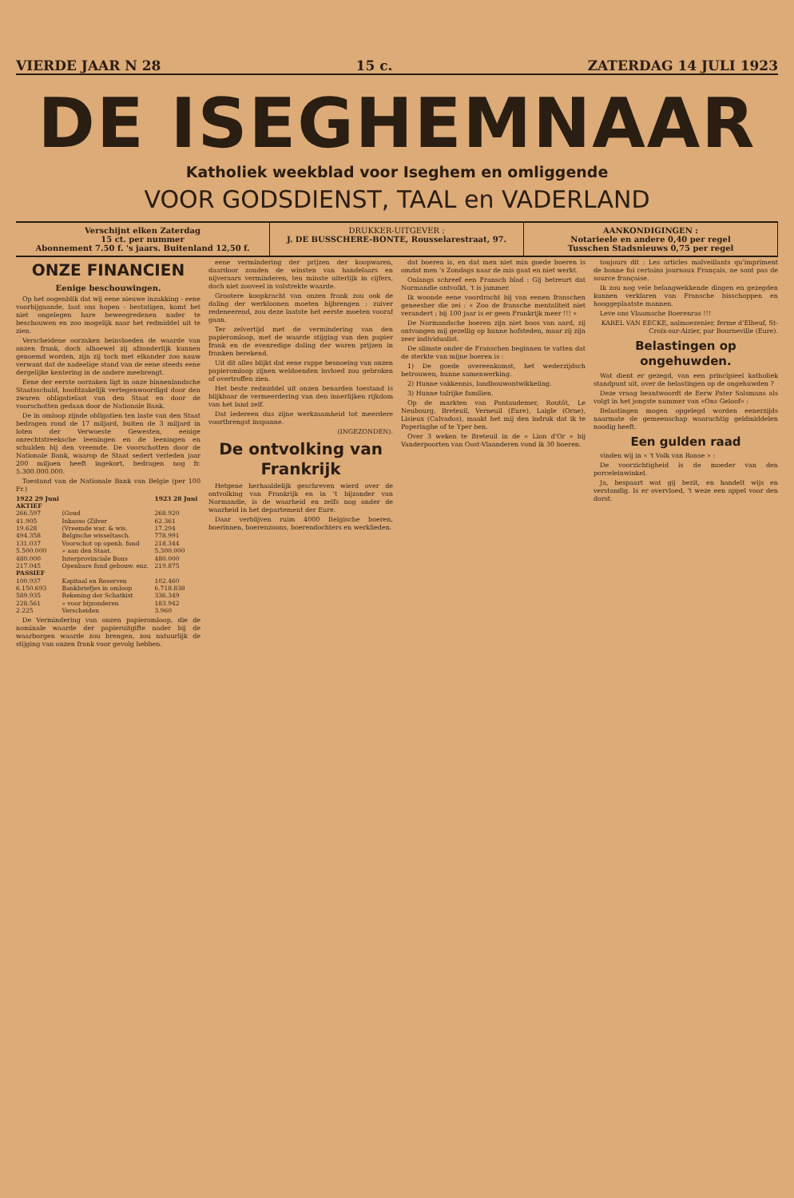VIERDE JAAR N 28 15 c. ZATERDAG 14 JULI 1923
DE ISEGHEMNAAR
Katholiek weekblad voor Iseghem en omliggende
VOOR GODSDIENST, TAAL en VADERLAND
Verschijnt elken Zaterdag
15 ct. per nummer
Abonnement 7.50 f. 's jaars. Buitenland 12,50 f.
DRUKKER-UITGEVER :
J. DE BUSSCHERE-BONTE, Rousselarestraat, 97.
AANKONDIGINGEN :
Notarieele en andere 0,40 per regel
Tusschen Stadsnieuws 0,75 per regel
ONZE FINANCIEN
Eenige beschouwingen.
Op het oogenblik dat wij eene nieuwe inzakking - eene voorbijgaande, laat ons hopen - bestatigen, komt het niet ongelegen hare beweegredenen nader te beschouwen en zoo mogelijk naar het redmiddel uit te zien.
Verscheidene oorzaken beinvloeden de waarde van onzen frank, doch alhoewel zij afzonderlijk kunnen genoemd worden, zijn zij toch met elkander zoo nauw verwant dat de nadeelige stand van de eene steeds eene dergelijke kentering in de andere meebrengt.
Eene der eerste oorzaken ligt in onze binnenlandsche Staatsschuld, hoofdzakelijk vertegenwoordigd door den zwaren obligatielast van den Staat en door de voorschotten gedaan door de Nationale Bank.
De in omloop zijnde obligatien ten laste van den Staat bedragen rond de 17 miljard, buiten de 3 miljard in loten der Verwoeste Gewesten, eenige onrechtstreeksche leeningen en de leeningen en schulden bij den vreemde. De voorschotten door de Nationale Bank, waarop de Staat sedert verleden jaar 200 miljoen heeft ingekort, bedragen nog fr. 5.300.000.000.
Toestand van de Nationale Bank van Belgie (per 100 Fr.)
| 1922 29 Juni | | 1923 28 Juni |
| --- | --- | --- |
| AKTIEF | | |
| 266.597 | (Goud | 268.920 |
| 41.905 | Inkasso (Zilver | 62.361 |
| 19.628 | (Vreemde war. & wis. | 17.294 |
| 494.358 | Belgische wisseltasch. | 778.991 |
| 131.037 | Voorschot op openb. fond | 218.344 |
| 5.500.000 | » aan den Staat. | 5.300.000 |
| 480.000 | Interprovinciale Bons | 480.000 |
| 217.045 | Openbare fond gebouw. enz. | 219.875 |
| PASSIEF | | |
| 100.937 | Kapitaal en Reserven | 102.460 |
| 6.150.693 | Bankbriefjes in omloop | 6.718.838 |
| 589.935 | Rekening der Schatkist | 336.349 |
| 228.561 | » voor bijzonderen | 183.942 |
| 2.225 | Verscheiden | 3.960 |
De Vermindering van onzen papieromloop, die de nominale waarde der papieruitgifte nader bij de waarborgen waarde zou brengen, zou natuurlijk de stijging van onzen frank voor gevolg hebben.
eene vermindering der prijzen der koopwaren, daardoor zouden de winsten van handelaars en nijveraars verminderen, ten minste uiterlijk in cijfers, doch niet zooveel in volstrekte waarde.
Grootere koopkracht van onzen frank zou ook de daling der werkloonen moeten bijbrengen : zuiver redeneerend, zou deze laatste het eerste moeten vooraf gaan.
Ter zelvertijd met de vermindering van den papieromloop, met de waarde stijging van den papier frank en de evenredige daling der waren prijzen in franken berekend.
Uit dit alles blijkt dat eene rappe besnoeing van onzen papieromloop zijnen weldoenden invloed zou gebroken of overtroffen zien.
Het beste redmiddel uit onzen benarden toestand is blijkbaar de vermeerdering van den innerlijken rijkdom van het land zelf.
Dat iedereen dus zijne werkzaamheid tot meerdere voortbrengst inspanne.
(INGEZONDEN).
De ontvolking van Frankrijk
Hetgene herhaaldelijk geschreven wierd over de ontvolking van Frankrijk en in 't bijzonder van Normandie, is de waarheid en zelfs nog onder de waarheid in het departement der Eure.
Daar verblijven ruim 4000 Belgische boeren, boerinnen, boerenzoons, boerendochters en werklieden.
dat boeren is, en dat men niet min goede boeren is omdat men 's Zondags naar de mis gaat en niet werkt.
Onlangs schreef een Fransch blad : Gij betreurt dat Normandie ontvolkt, 't is jammer.
Ik woonde eene voordracht bij van eenen franschen geneesher die zei : « Zoo de fransche mentaliteit niet verandert ; bij 100 jaar is er geen Frankrijk meer !!! »
De Normandsche boeren zijn niet boos van aard, zij ontvangen mij gezellig op hunne hofsteden, maar zij zijn zeer individualist.
De slimste onder de Franschen beginnen te vatten dat de sterkte van mijne boeren is :
1) De goede overeenkomst, het wederzijdsch betrouwen, hunne samenwerking.
2) Hunne vakkennis, landbouwontwikkeling.
3) Hunne talrijke familien.
Op de markten van Pontaudemer, Routôt, Le Neubourg, Breteuil, Verneuil (Eure), Laigle (Orne), Lisieux (Calvados), maakt het mij den indruk dat ik te Poperinghe of te Yper ben.
Over 3 weken te Breteuil in de « Lion d'Or » bij Vanderpoorten van Oost-Vlaanderen vond ik 30 boeren.
toujours dit : Les articles malveillants qu'impriment de bonne foi certains journaux Français, ne sont pas de source française.
Ik zou nog vele belangwekkende dingen en gezegden kunnen verklaren van Fransche bisschoppen en hooggeplaatste mannen.
Leve ons Vlaamsche Boerenras !!!
KAREL VAN EECKE, aalmoezenier, ferme d'Elbeuf, St-Croix-sur-Aizier, par Bourneville (Eure).
Belastingen op ongehuwden.
Wat dient er gezegd, van een principieel katholiek standpunt uit, over de belastingen op de ongehuwden ?
Deze vraag beantwoordt de Eerw Pater Salsmans als volgt in het jongste nummer van «Ons Geloof» :
Belastingen mogen opgelegd worden eenerzijds naarmate de gemeenschap waarachtig geldmiddelen noodig heeft.
Een gulden raad
vinden wij in « 't Volk van Ronse » :
De voorzichtigheid is de moeder van den porceleinwinkel.
Ja, bespaart wat gij bezit, en handelt wijs en verstandig. Is er overvloed, 't weze een appel voor den dorst.